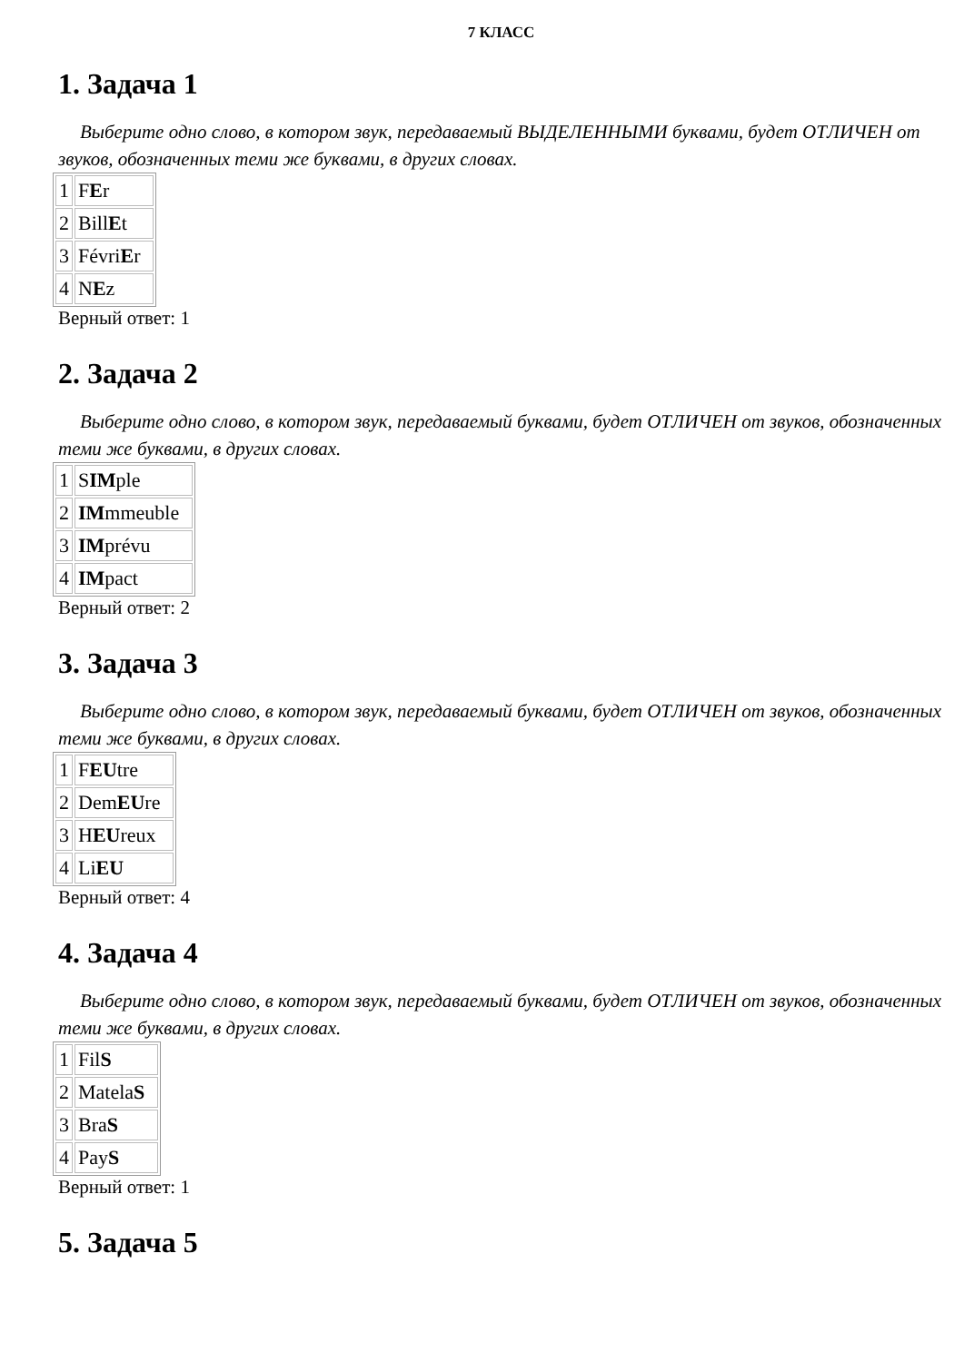7 КЛАСС
1. Задача 1
Выберите одно слово, в котором звук, передаваемый ВЫДЕЛЕННЫМИ буквами, будет ОТЛИЧЕН от звуков, обозначенных теми же буквами, в других словах.
| 1 | F E r |
| 2 | Bill E t |
| 3 | Févri E r |
| 4 | N E z |
Верный ответ: 1
2. Задача 2
Выберите одно слово, в котором звук, передаваемый буквами, будет ОТЛИЧЕН от звуков, обозначенных теми же буквами, в других словах.
| 1 | S IM ple |
| 2 | IM mmeuble |
| 3 | IM prévu |
| 4 | IM pact |
Верный ответ: 2
3. Задача 3
Выберите одно слово, в котором звук, передаваемый буквами, будет ОТЛИЧЕН от звуков, обозначенных теми же буквами, в других словах.
| 1 | F EU tre |
| 2 | Dem EU re |
| 3 | H EU reux |
| 4 | Li EU |
Верный ответ: 4
4. Задача 4
Выберите одно слово, в котором звук, передаваемый буквами, будет ОТЛИЧЕН от звуков, обозначенных теми же буквами, в других словах.
| 1 | Fil S |
| 2 | Matela S |
| 3 | Bra S |
| 4 | Pay S |
Верный ответ: 1
5. Задача 5